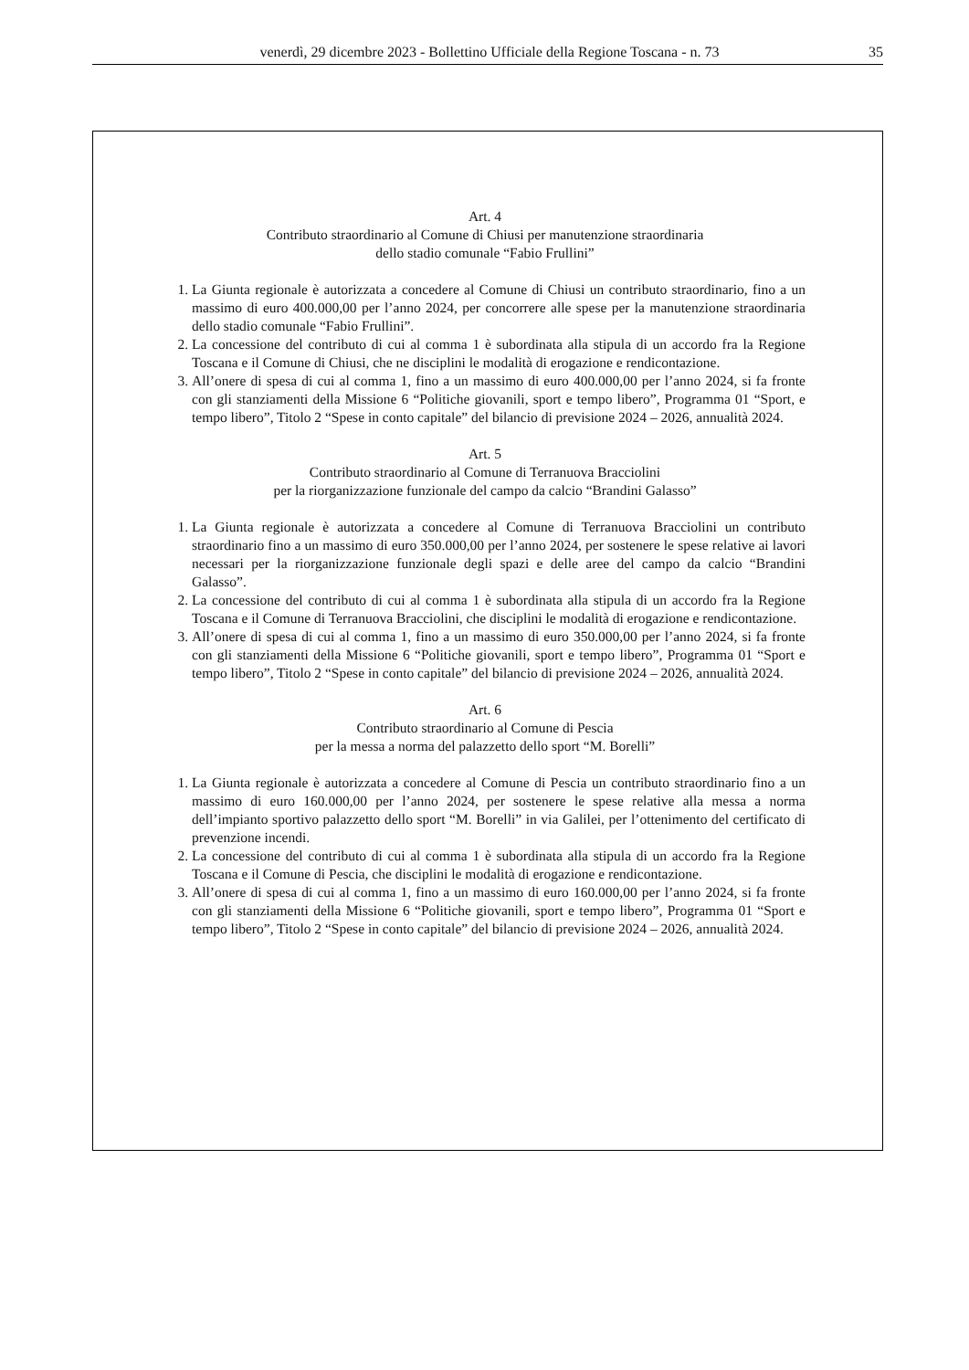venerdì, 29 dicembre 2023 - Bollettino Ufficiale della Regione Toscana - n. 73 35
Art. 4
Contributo straordinario al Comune di Chiusi per manutenzione straordinaria
dello stadio comunale “Fabio Frullini”
1. La Giunta regionale è autorizzata a concedere al Comune di Chiusi un contributo straordinario, fino a un massimo di euro 400.000,00 per l’anno 2024, per concorrere alle spese per la manutenzione straordinaria dello stadio comunale “Fabio Frullini”.
2. La concessione del contributo di cui al comma 1 è subordinata alla stipula di un accordo fra la Regione Toscana e il Comune di Chiusi, che ne disciplini le modalità di erogazione e rendicontazione.
3. All’onere di spesa di cui al comma 1, fino a un massimo di euro 400.000,00 per l’anno 2024, si fa fronte con gli stanziamenti della Missione 6 “Politiche giovanili, sport e tempo libero”, Programma 01 “Sport, e tempo libero”, Titolo 2 “Spese in conto capitale” del bilancio di previsione 2024 – 2026, annualità 2024.
Art. 5
Contributo straordinario al Comune di Terranuova Bracciolini
per la riorganizzazione funzionale del campo da calcio “Brandini Galasso”
1. La Giunta regionale è autorizzata a concedere al Comune di Terranuova Bracciolini un contributo straordinario fino a un massimo di euro 350.000,00 per l’anno 2024, per sostenere le spese relative ai lavori necessari per la riorganizzazione funzionale degli spazi e delle aree del campo da calcio “Brandini Galasso”.
2. La concessione del contributo di cui al comma 1 è subordinata alla stipula di un accordo fra la Regione Toscana e il Comune di Terranuova Bracciolini, che disciplini le modalità di erogazione e rendicontazione.
3. All’onere di spesa di cui al comma 1, fino a un massimo di euro 350.000,00 per l’anno 2024, si fa fronte con gli stanziamenti della Missione 6 “Politiche giovanili, sport e tempo libero”, Programma 01 “Sport e tempo libero”, Titolo 2 “Spese in conto capitale” del bilancio di previsione 2024 – 2026, annualità 2024.
Art. 6
Contributo straordinario al Comune di Pescia
per la messa a norma del palazzetto dello sport “M. Borelli”
1. La Giunta regionale è autorizzata a concedere al Comune di Pescia un contributo straordinario fino a un massimo di euro 160.000,00 per l’anno 2024, per sostenere le spese relative alla messa a norma dell’impianto sportivo palazzetto dello sport “M. Borelli” in via Galilei, per l’ottenimento del certificato di prevenzione incendi.
2. La concessione del contributo di cui al comma 1 è subordinata alla stipula di un accordo fra la Regione Toscana e il Comune di Pescia, che disciplini le modalità di erogazione e rendicontazione.
3. All’onere di spesa di cui al comma 1, fino a un massimo di euro 160.000,00 per l’anno 2024, si fa fronte con gli stanziamenti della Missione 6 “Politiche giovanili, sport e tempo libero”, Programma 01 “Sport e tempo libero”, Titolo 2 “Spese in conto capitale” del bilancio di previsione 2024 – 2026, annualità 2024.